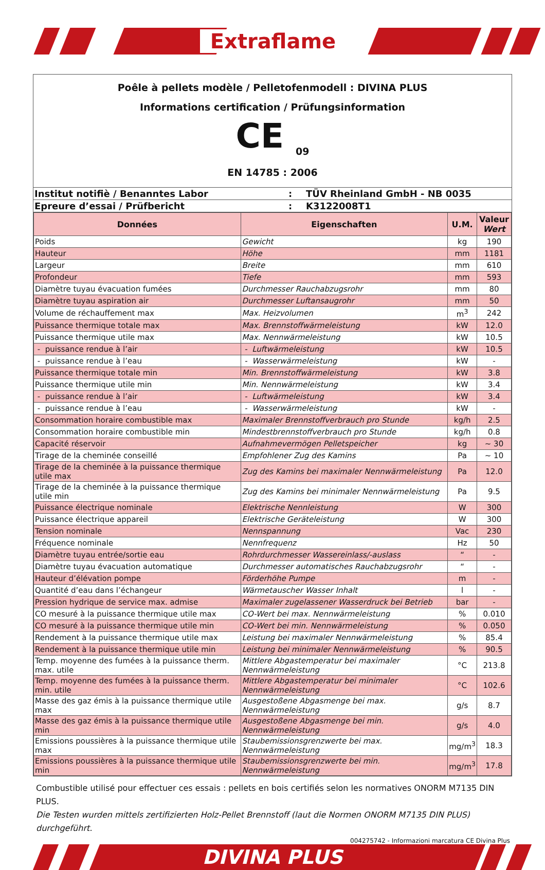Extraflame
Poêle à pellets modèle / Pelletofenmodell : DIVINA PLUS
Informations certification / Prüfungsinformation
CE <sub>09</sub>
EN 14785 : 2006
| Institut notifiè / Benanntes Labor | : | TÜV Rheinland GmbH - NB 0035 |
| Epreure d’essai / Prüfbericht | : | K3122008T1 |
| Données | Eigenschaften | U.M. | Valeur Wert |
| --- | --- | --- | --- |
| Poids | Gewicht | kg | 190 |
| Hauteur | Höhe | mm | 1181 |
| Largeur | Breite | mm | 610 |
| Profondeur | Tiefe | mm | 593 |
| Diamètre tuyau évacuation fumées | Durchmesser Rauchabzugsrohr | mm | 80 |
| Diamètre tuyau aspiration air | Durchmesser Luftansaugrohr | mm | 50 |
| Volume de réchauffement max | Max. Heizvolumen | m<sup>3</sup> | 242 |
| Puissance thermique totale max | Max. Brennstoffwärmeleistung | kW | 12.0 |
| Puissance thermique utile max | Max. Nennwärmeleistung | kW | 10.5 |
| - puissance rendue à l’air | - Luftwärmeleistung | kW | 10.5 |
| - puissance rendue à l’eau | - Wasserwärmeleistung | kW | - |
| Puissance thermique totale min | Min. Brennstoffwärmeleistung | kW | 3.8 |
| Puissance thermique utile min | Min. Nennwärmeleistung | kW | 3.4 |
| - puissance rendue à l’air | - Luftwärmeleistung | kW | 3.4 |
| - puissance rendue à l’eau | - Wasserwärmeleistung | kW | - |
| Consommation horaire combustible max | Maximaler Brennstoffverbrauch pro Stunde | kg/h | 2.5 |
| Consommation horaire combustible min | Mindestbrennstoffverbrauch pro Stunde | kg/h | 0.8 |
| Capacité réservoir | Aufnahmevermögen Pelletspeicher | kg | ~ 30 |
| Tirage de la cheminée conseillé | Empfohlener Zug des Kamins | Pa | ~ 10 |
| Tirage de la cheminée à la puissance thermique utile max | Zug des Kamins bei maximaler Nennwärmeleistung | Pa | 12.0 |
| Tirage de la cheminée à la puissance thermique utile min | Zug des Kamins bei minimaler Nennwärmeleistung | Pa | 9.5 |
| Puissance électrique nominale | Elektrische Nennleistung | W | 300 |
| Puissance électrique appareil | Elektrische Geräteleistung | W | 300 |
| Tension nominale | Nennspannung | Vac | 230 |
| Fréquence nominale | Nennfrequenz | Hz | 50 |
| Diamètre tuyau entrée/sortie eau | Rohrdurchmesser Wassereinlass/-auslass | “ | - |
| Diamètre tuyau évacuation automatique | Durchmesser automatisches Rauchabzugsrohr | “ | - |
| Hauteur d’élévation pompe | Förderhöhe Pumpe | m | - |
| Quantité d’eau dans l’échangeur | Wärmetauscher Wasser Inhalt | l | - |
| Pression hydrique de service max. admise | Maximaler zugelassener Wasserdruck bei Betrieb | bar | - |
| CO mesuré à la puissance thermique utile max | CO-Wert bei max. Nennwärmeleistung | % | 0.010 |
| CO mesuré à la puissance thermique utile min | CO-Wert bei min. Nennwärmeleistung | % | 0.050 |
| Rendement à la puissance thermique utile max | Leistung bei maximaler Nennwärmeleistung | % | 85.4 |
| Rendement à la puissance thermique utile min | Leistung bei minimaler Nennwärmeleistung | % | 90.5 |
| Temp. moyenne des fumées à la puissance therm. max. utile | Mittlere Abgastemperatur bei maximaler Nennwärmeleistung | °C | 213.8 |
| Temp. moyenne des fumées à la puissance therm. min. utile | Mittlere Abgastemperatur bei minimaler Nennwärmeleistung | °C | 102.6 |
| Masse des gaz émis à la puissance thermique utile max | Ausgestoßene Abgasmenge bei max. Nennwärmeleistung | g/s | 8.7 |
| Masse des gaz émis à la puissance thermique utile min | Ausgestoßene Abgasmenge bei min. Nennwärmeleistung | g/s | 4.0 |
| Emissions poussières à la puissance thermique utile max | Staubemissionsgrenzwerte bei max. Nennwärmeleistung | mg/m<sup>3</sup> | 18.3 |
| Emissions poussières à la puissance thermique utile min | Staubemissionsgrenzwerte bei min. Nennwärmeleistung | mg/m<sup>3</sup> | 17.8 |
Combustible utilisé pour effectuer ces essais : pellets en bois certifiés selon les normatives ONORM M7135 DIN PLUS.
Die Testen wurden mittels zertifizierten Holz-Pellet Brennstoff (laut die Normen ONORM M7135 DIN PLUS) durchgeführt.
004275742 - Informazioni marcatura CE Divina Plus
DIVINA PLUS